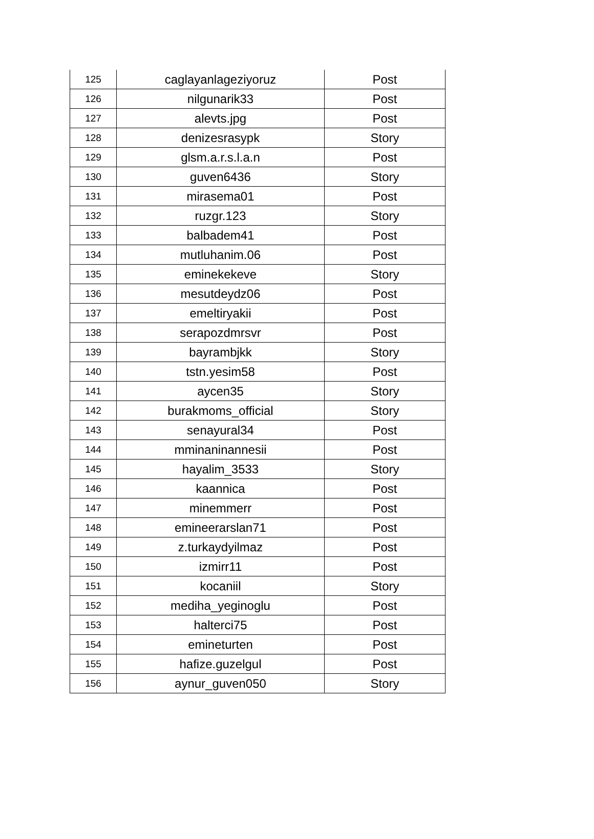| 125 | caglayanlageziyoruz | Post |
| 126 | nilgunarik33 | Post |
| 127 | alevts.jpg | Post |
| 128 | denizesrasypk | Story |
| 129 | glsm.a.r.s.l.a.n | Post |
| 130 | guven6436 | Story |
| 131 | mirasema01 | Post |
| 132 | ruzgr.123 | Story |
| 133 | balbadem41 | Post |
| 134 | mutluhanim.06 | Post |
| 135 | eminekekeve | Story |
| 136 | mesutdeydz06 | Post |
| 137 | emeltiryakii | Post |
| 138 | serapozdmrsvr | Post |
| 139 | bayrambjkk | Story |
| 140 | tstn.yesim58 | Post |
| 141 | aycen35 | Story |
| 142 | burakmoms_official | Story |
| 143 | senayural34 | Post |
| 144 | mminaninannesii | Post |
| 145 | hayalim_3533 | Story |
| 146 | kaannica | Post |
| 147 | minemmerr | Post |
| 148 | emineerarslan71 | Post |
| 149 | z.turkaydyilmaz | Post |
| 150 | izmirr11 | Post |
| 151 | kocaniil | Story |
| 152 | mediha_yeginoglu | Post |
| 153 | halterci75 | Post |
| 154 | emineturten | Post |
| 155 | hafize.guzelgul | Post |
| 156 | aynur_guven050 | Story |